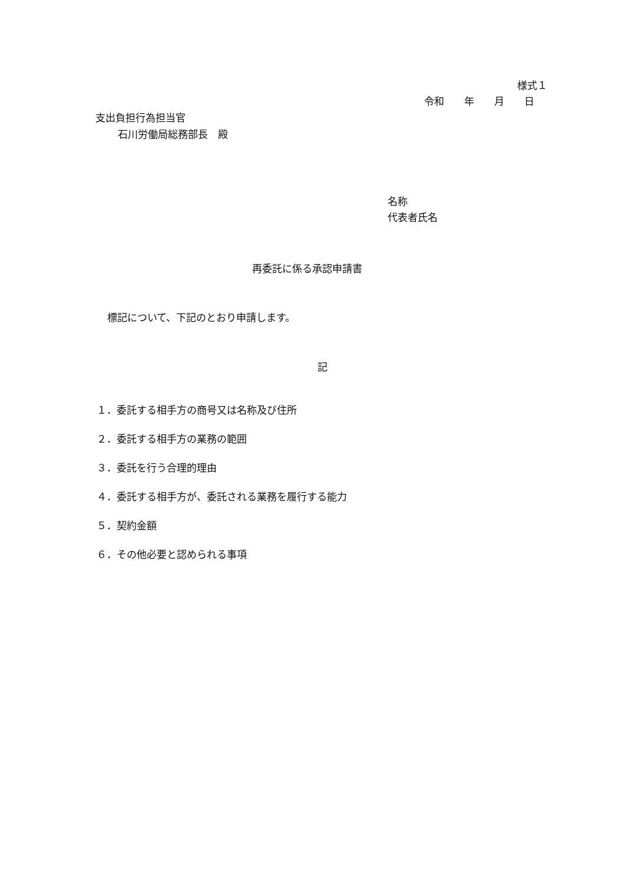様式１
令和　　年　　月　　日
支出負担行為担当官
石川労働局総務部長　殿
名称
代表者氏名
再委託に係る承認申請書
標記について、下記のとおり申請します。
記
１．委託する相手方の商号又は名称及び住所
２．委託する相手方の業務の範囲
３．委託を行う合理的理由
４．委託する相手方が、委託される業務を履行する能力
５．契約金額
６．その他必要と認められる事項